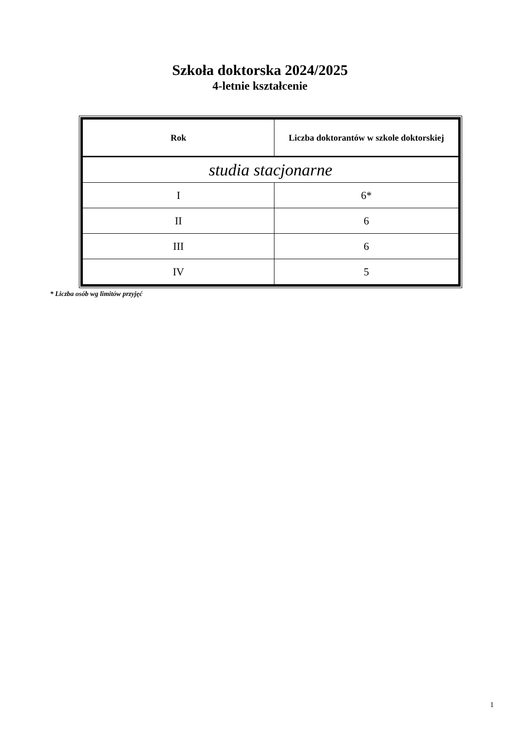Szkoła doktorska 2024/2025
4-letnie kształcenie
| Rok | Liczba doktorantów w szkole doktorskiej |
| --- | --- |
| studia stacjonarne | |
| I | 6* |
| II | 6 |
| III | 6 |
| IV | 5 |
* Liczba osób wg limitów przyjęć
1